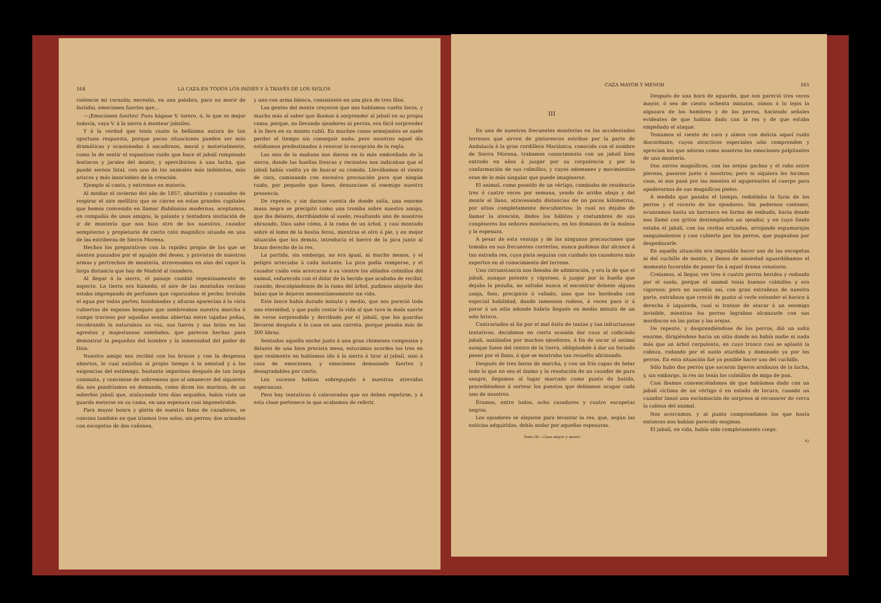164 LA CAZA EN TODOS LOS PAÍSES Y Á TRAVÉS DE LOS SIGLOS
violencia mi corazón; necesito, en una palabra, para no morir de fastidio, emociones fuertes que...
—¡Emociones fuertes! Pues hágase V. torero, ó, lo que es mejor todavía, vaya V. á la sierra á montear jabalíes.
Y á la verdad que tenía razón la bellísima autora de tan oportuna respuesta, porque pocas situaciones pueden ser más dramáticas y ocasionadas á sacudirnos, moral y materialmente, como la de sentir el espantoso ruido que hace el jabalí rompiendo lentiscos y jarales del monte, y apercibirnos á una lucha, que puede sernos fatal, con uno de los animales más indómitos, más ariscos y más insociables de la creación.
Ejemplo al canto, y entremos en materia.
Al mediar el invierno del año de 1857, aburridos y cansados de respirar el aire mefítico que se cierne en estas grandes capitales que hemos convenido en llamar Babilonias modernas, aceptamos, en compañía de unos amigos, la galante y tentadora invitación de ir de montería que nos hizo otro de los nuestros, cazador sempiterno y propietario de cierto coto magnífico situado en una de las estriberas de Sierra Morena.
Hechos los preparativos con la rapidez propia de los que se sienten punzados por el aguijón del deseo, y provistos de nuestras armas y pertrechos de montería, atravesamos en alas del vapor la larga distancia que hay de Madrid al cazadero.
Al llegar á la sierra, el paisaje cambió repentinamente de aspecto. La tierra era húmeda; el aire de las montañas vecinas estaba impregnado de perfumes que vigorizaban el pecho; brotaba el agua por todas partes; hondonadas y alturas aparecían á la vista cubiertas de espesos bosques que sombreaban nuestra marcha á campo travieso por aquellas sendas abiertas entre tajadas peñas, recobrando la naturaleza su voz, sus fueros y sus bríos en las agrestes y majestuosas soledades, que parecen hechas para demostrar la pequeñez del hombre y la inmensidad del poder de Dios.
Nuestro amigo nos recibió con los brazos y con la despensa abiertos, lo cual satisfizo al propio tiempo á la amistad y á las exigencias del estómago, bastante imperiosa después de tan larga caminata, y convínose de sobremesa que al amanecer del siguiente día nos pondríamos en demanda, como dicen los marinos, de un soberbio jabalí que, atalayando tres días seguidos, había visto un guarda meterse en su cama, en una espesura casi impenetrable.
Para mayor honra y gloria de nuestra fama de cazadores, se convino también en que iríamos tres solos, sin perros; dos armados con escopetas de dos cañones,
y uno con arma blanca, consistente en una pica de tres filos.
Las gentes del monte creyeron que nos habíamos vuelto locos, y mucho más al saber que íbamos á sorprender al jabalí en su propia cama; porque, no llevando ojeadores ni perros, era fácil sorprender á la fiera en su mismo cubil. En muchos casos semejantes se suele perder el tiempo sin conseguir nada; pero nosotros aquel día estábamos predestinados á renovar la excepción de la regla.
Las seis de la mañana nos dieron en lo más embreñado de la sierra, donde las huellas frescas y recientes nos indicaban que el jabalí había vuelto ya de buscar su comida. Llevábamos el viento de cara, caminando con excesiva precaución para que ningún ruido, por pequeño que fuese, denunciase al enemigo nuestra presencia.
De repente, y sin darnos cuenta de donde salía, una enorme masa negra se precipitó como una tromba sobre nuestro amigo, que iba delante, derribándole al suelo; resultando uno de nosotros abrazado, Dios sabe cómo, á la rama de un árbol, y casi montado sobre el lomo de la bestia feroz, mientras el otro á pie, y en mejor situación que los demás, introducía el hierro de la pica junto al brazo derecho de la res.
La partida, sin embargo, no era igual, ni mucho menos, y el peligro arreciaba á cada instante. La pica podía romperse, y el cazador caído veía acercarse á su vientre los afilados colmillos del animal, enfurecido con el dolor de la herida que acababa de recibir, cuando, descolgándonos de la rama del árbol, pudimos alojarle dos balas que le dejaron momentáneamente sin vida.
Este lance había durado minuto y medio, que nos pareció toda una eternidad, y que pudo costar la vida al que tuvo la mala suerte de verse sorprendido y derribado por el jabalí, que los guardas llevaron después á la casa en una carreta, porque pesaba más de 300 libras.
Sentados aquella noche junto á una gran chimenea campesina y delante de una bien provista mesa, estuvimos acordes los tres en que realmente no habíamos ido á la sierra á tirar al jabalí, sino á caza de emociones, y emociones demasiado fuertes y desagradables por cierto.
Los sucesos habían sobrepujado á nuestras atrevidas esperanzas.
Pero hay tentativas ó calaveradas que no deben repetirse, y á esta clase pertenece la que acabamos de referir.
CAZA MAYOR Y MENOR 165
III
En una de nuestras frecuentes monterías en los accidentados terrenos que sirven de pintorescos estribos por la parte de Andalucía á la gran cordillera Mariánica, conocida con el nombre de Sierra Morena, trabamos conocimiento con un jabalí bien entrado en años á juzgar por su corpulencia y por la conformación de sus colmillos, y cuyos ademanes y movimientos eran de lo más singular que puede imaginarse.
El animal, como poseído de un vértigo, cambiaba de residencia tres ó cuatro veces por semana, yendo de arriba abajo y del monte al llano, atravesando distancias de no pocos kilómetros, por sitios completamente descubiertos; lo cual no dejaba de llamar la atención, dados los hábitos y costumbres de sus congéneres los señores montaraces, en los dominios de la maleza y la espesura.
A pesar de esta ventaja y de las ningunas precauciones que tomaba en sus frecuentes correrías, nunca pudimos dar alcance á tan extraña res, cuya pista seguían con cuidado los cazadores más expertos en el conocimiento del terreno.
Una circunstancia nos llenaba de admiración, y era la de que el jabalí, aunque potente y vigoroso, á juzgar por la huella que dejaba la pezuña, no saltaba nunca al encontrar delante alguna zanja, foso, precipicio ó vallado, sino que los bordeaba con especial habilidad, dando inmensos rodeos, á veces para ir á parar á un sitio adonde habría llegado en medio minuto de un solo brinco.
Contrariados al fin por el mal éxito de tantas y tan infructuosas tentativas, decidimos en cierta ocasión dar caza al codiciado jabalí, auxiliados por muchos ojeadores, á fin de sacar al animal aunque fuese del centro de la tierra, obligándole á dar un forzado paseo por el llano, á que se mostraba tan resuelto aficionado.
Después de tres horas de marcha, y con un frío capaz de helar todo lo que no sea el ánimo y la resolución de un cazador de pura sangre, llegamos al lugar marcado como punto de batida, procediéndose á sortear los puestos que debíamos ocupar cada uno de nosotros.
Éramos, entre todos, ocho cazadores y cuatro escopetas negras.
Los ojeadores se alejaron para levantar la res, que, según las noticias adquiridas, debía andar por aquellas espesuras.
Tomo III.—Caza mayor y menor
Después de una hora de aguardo, que nos pareció tres veces mayor, ó sea de ciento ochenta minutos, oímos á lo lejos la algazara de los hombres y de los perros, haciendo señales evidentes de que habían dado con la res y de que estaba empeñado el ataque.
Teníamos el viento de cara y oímos con delicia aquel ruido discordante, cuyos atractivos especiales sólo comprenden y aprecian los que adoran como nosotros las emociones palpitantes de una montería.
Dos zorros magníficos, con las orejas gachas y el rabo entre piernas, pasaron junto á nosotros; pero ni siquiera les hicimos caso, ni nos pasó por las mientes el agujerearles el cuerpo para apoderarnos de sus magníficas pieles.
A medida que pasaba el tiempo, redoblaba la furia de los perros y el vocerío de los ojeadores. Sin podernos contener, avanzamos hasta un barranco en forma de embudo, hacia donde nos llamó con gritos destemplados un ojeador, y en cuyo fondo estaba el jabalí, con las cerdas erizadas, arrojando espumarajos sanguinolentos y casi cubierto por los perros, que pugnaban por despedazarle.
En aquella situación era imposible hacer uso de las escopetas ni del cuchillo de monte, y llenos de ansiedad aguardábamos el momento favorable de poner fin á aquel drama venatorio.
Creíamos, al llegar, ver tres ó cuatro perros heridos y rodando por el suelo, porque el animal tenía buenos colmillos y era vigoroso; pero no sucedía así, con gran extrañeza de nuestra parte, extrañeza que creció de punto al verle extender el hocico á derecha é izquierda, cual si tratase de atacar á un enemigo invisible, mientras los perros lograban alcanzarle con sus mordiscos en las patas y las orejas.
De repente, y desprendiéndose de los perros, dió un salto enorme, dirigiéndose hacia un sitio donde no había nadie ni nada más que un árbol corpulento, en cuyo tronco casi se aplastó la cabeza, rodando por el suelo aturdido y dominado ya por los perros. En esta situación fué ya posible hacer uso del cuchillo.
Sólo hubo dos perros que sacaron ligeros arañazos de la lucha, y, sin embargo, la res no tenía los colmillos de miga de pan.
Casi íbamos convenciéndonos de que habíamos dado con un jabalí víctima de un vértigo ó en estado de locura, cuando un cazador lanzó una exclamación de sorpresa al reconocer de cerca la cabeza del animal.
Nos acercamos, y al punto comprendimos los que hasta entonces nos habían parecido enigmas.
El jabalí, en vida, había sido completamente ciego.
42